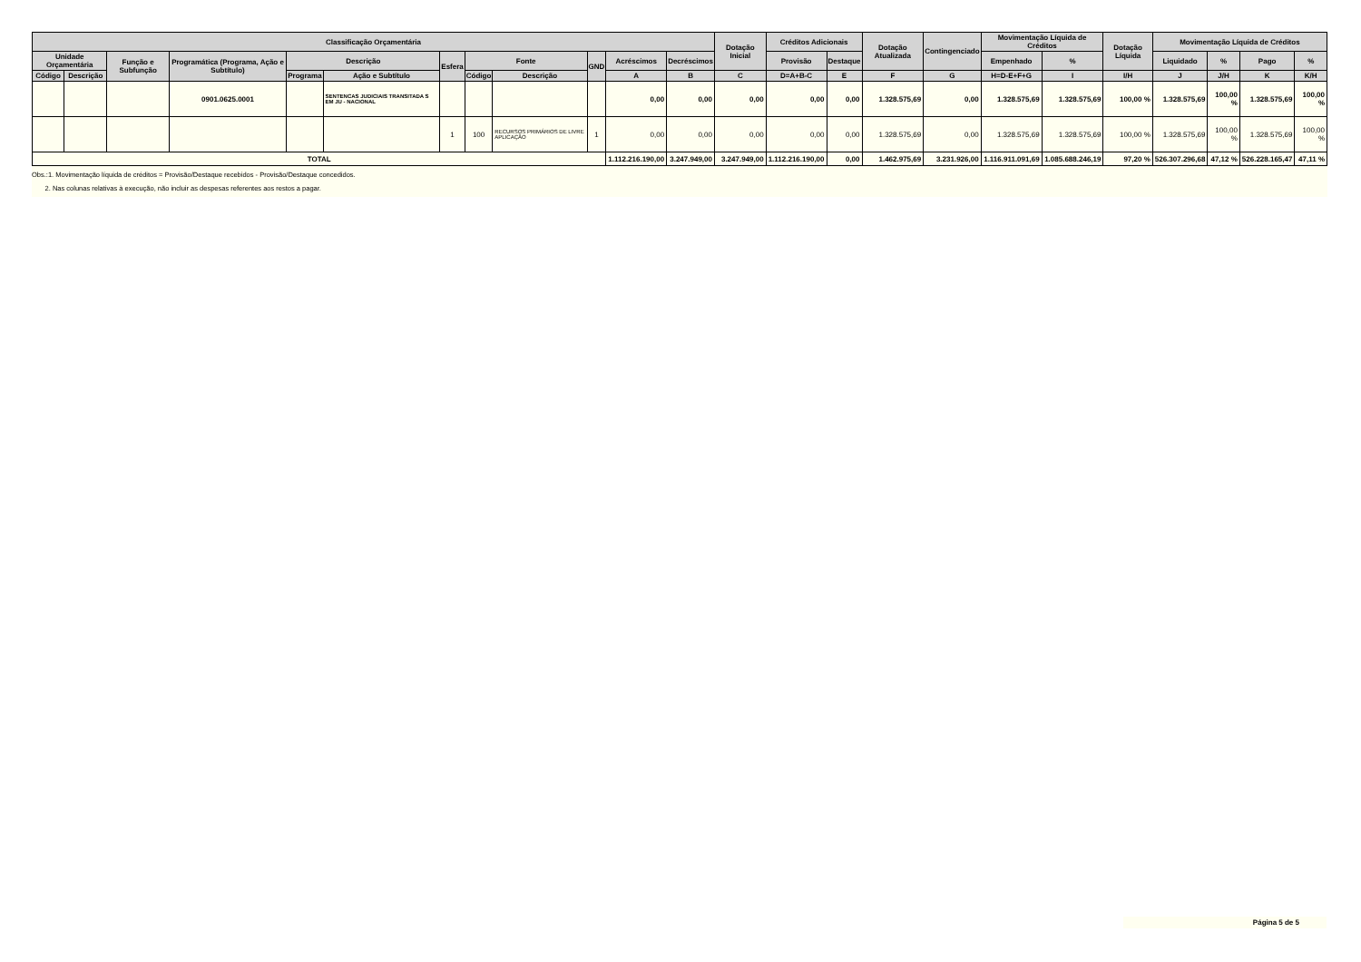| Classificação Orçamentária | | | | | | | | | | | | Dotação Inicial | Créditos Adicionais | | Dotação Atualizada | Contingenciado | Movimentação Líquida de Créditos | | Dotação Líquida | Movimentação Líquida de Créditos | | | |
| --- | --- | --- | --- | --- | --- | --- | --- | --- | --- | --- | --- | --- | --- | --- | --- | --- | --- | --- | --- | --- | --- | --- | --- |
| Unidade Orçamentária | | Função e Subfunção | Programática (Programa, Ação e Subtítulo) | Descrição | | Esfera | Fonte | | GND | Acréscimos | Decréscimos | | Provisão | Destaque | | | Empenhado | % | | Liquidado | % | Pago | % |
| Código | Descrição | | | Programa | Ação e Subtítulo | | Código | Descrição | | A | B | C | D=A+B-C | E | F | G | H=D-E+F+G | I | I/H | J | J/H | K | K/H |
| | | | 0901.0625.0001 | | SENTENCAS JUDICIAIS TRANSITADA S EM JU - NACIONAL | | | | | 0,00 | 0,00 | 0,00 | 0,00 | 0,00 | 1.328.575,69 | 0,00 | 1.328.575,69 | 1.328.575,69 | 100,00 % | 1.328.575,69 | 100,00 % | 1.328.575,69 | 100,00 % |
| | | | | | | 1 | 100 | RECURSOS PRIMÁRIOS DE LIVRE APLICAÇÃO | 1 | 0,00 | 0,00 | 0,00 | 0,00 | 0,00 | 1.328.575,69 | 0,00 | 1.328.575,69 | 1.328.575,69 | 100,00 % | 1.328.575,69 | 100,00 % | 1.328.575,69 | 100,00 % |
| TOTAL | | | | | | | | | | 1.112.216.190,00 | 3.247.949,00 | 3.247.949,00 | 1.112.216.190,00 | 0,00 | 1.462.975,69 | 3.231.926,00 | 1.116.911.091,69 | 1.085.688.246,19 | 97,20 % | 526.307.296,68 | 47,12 % | 526.228.165,47 | 47,11 % |
Obs.:1. Movimentação líquida de créditos = Provisão/Destaque recebidos - Provisão/Destaque concedidos.
2. Nas colunas relativas à execução, não incluir as despesas referentes aos restos a pagar.
Página 5 de 5